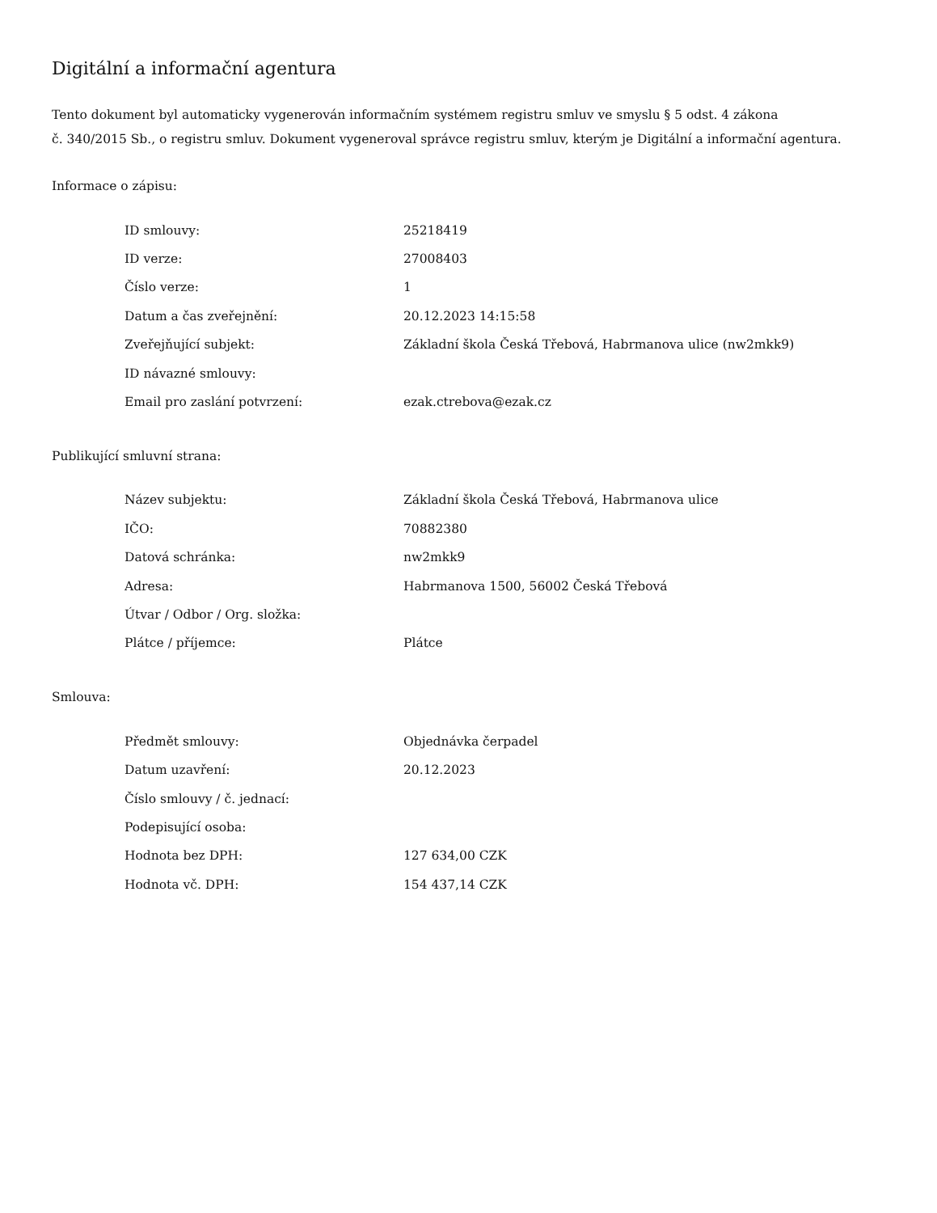Digitální a informační agentura
Tento dokument byl automaticky vygenerován informačním systémem registru smluv ve smyslu § 5 odst. 4 zákona
č. 340/2015 Sb., o registru smluv. Dokument vygeneroval správce registru smluv, kterým je Digitální a informační agentura.
Informace o zápisu:
| ID smlouvy: | 25218419 |
| ID verze: | 27008403 |
| Číslo verze: | 1 |
| Datum a čas zveřejnění: | 20.12.2023 14:15:58 |
| Zveřejňující subjekt: | Základní škola Česká Třebová, Habrmanova ulice (nw2mkk9) |
| ID návazné smlouvy: | |
| Email pro zaslání potvrzení: | ezak.ctrebova@ezak.cz |
Publikující smluvní strana:
| Název subjektu: | Základní škola Česká Třebová, Habrmanova ulice |
| IČO: | 70882380 |
| Datová schránka: | nw2mkk9 |
| Adresa: | Habrmanova 1500, 56002 Česká Třebová |
| Útvar / Odbor / Org. složka: | |
| Plátce / příjemce: | Plátce |
Smlouva:
| Předmět smlouvy: | Objednávka čerpadel |
| Datum uzavření: | 20.12.2023 |
| Číslo smlouvy / č. jednací: | |
| Podepisující osoba: | |
| Hodnota bez DPH: | 127 634,00 CZK |
| Hodnota vč. DPH: | 154 437,14 CZK |